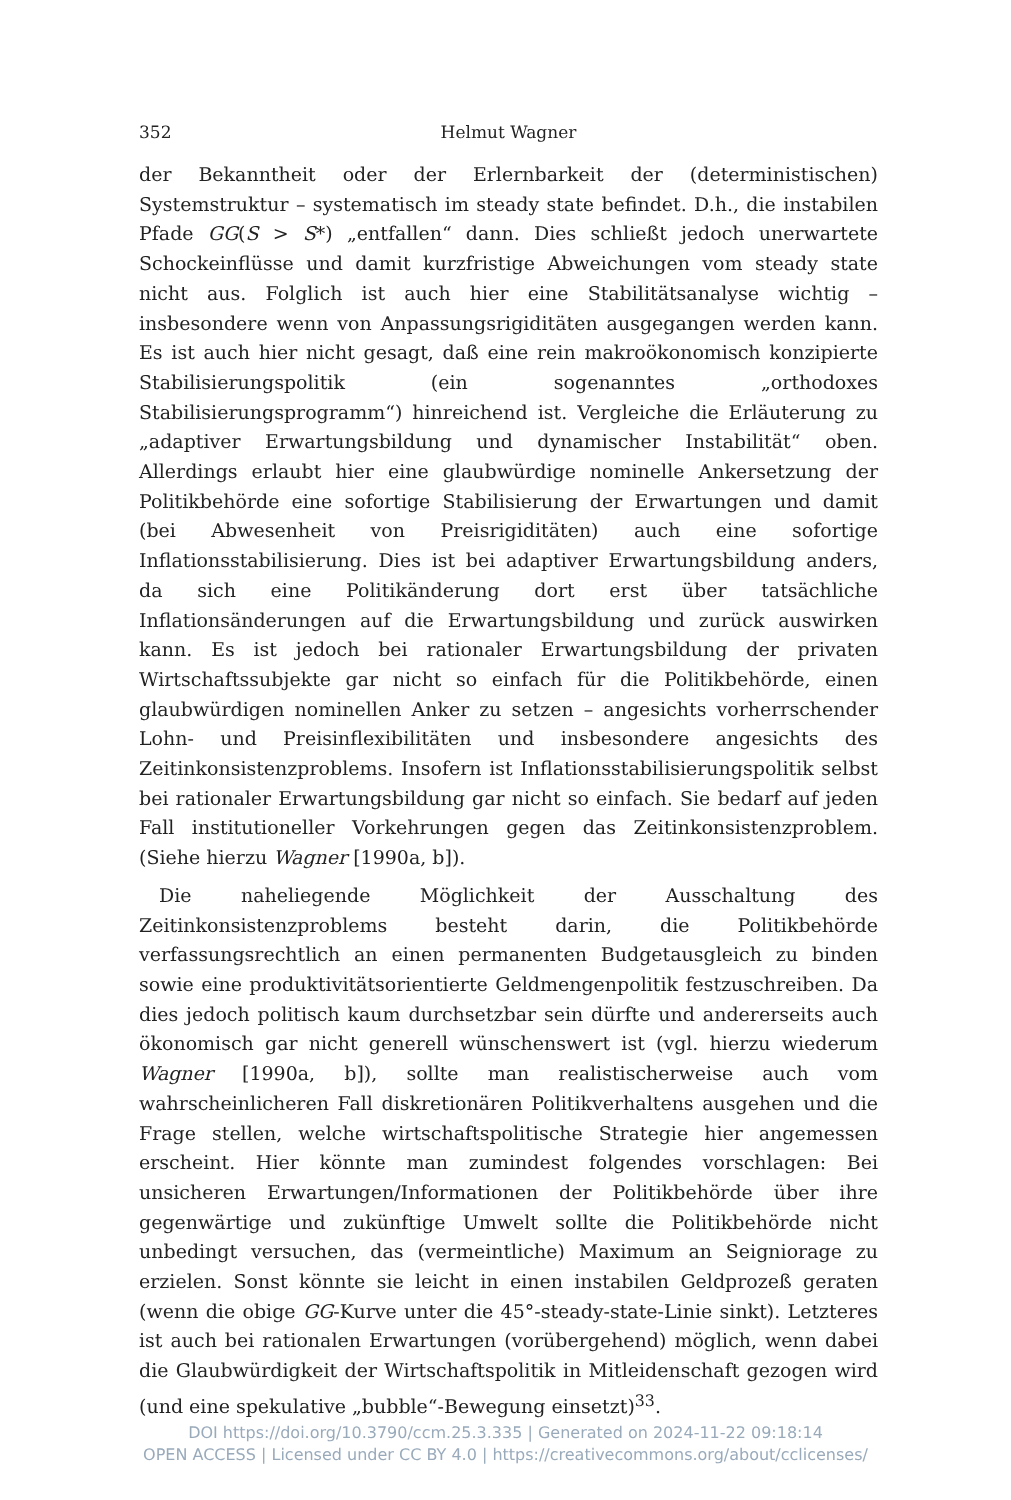352 Helmut Wagner
der Bekanntheit oder der Erlernbarkeit der (deterministischen) Systemstruktur – systematisch im steady state befindet. D.h., die instabilen Pfade GG(S > S*) „entfallen“ dann. Dies schließt jedoch unerwartete Schockeinflüsse und damit kurzfristige Abweichungen vom steady state nicht aus. Folglich ist auch hier eine Stabilitätsanalyse wichtig – insbesondere wenn von Anpassungsrigiditäten ausgegangen werden kann. Es ist auch hier nicht gesagt, daß eine rein makroökonomisch konzipierte Stabilisierungspolitik (ein sogenanntes „orthodoxes Stabilisierungsprogramm“) hinreichend ist. Vergleiche die Erläuterung zu „adaptiver Erwartungsbildung und dynamischer Instabilität“ oben. Allerdings erlaubt hier eine glaubwürdige nominelle Ankersetzung der Politikbehörde eine sofortige Stabilisierung der Erwartungen und damit (bei Abwesenheit von Preisrigiditäten) auch eine sofortige Inflationsstabilisierung. Dies ist bei adaptiver Erwartungsbildung anders, da sich eine Politikänderung dort erst über tatsächliche Inflationsänderungen auf die Erwartungsbildung und zurück auswirken kann. Es ist jedoch bei rationaler Erwartungsbildung der privaten Wirtschaftssubjekte gar nicht so einfach für die Politikbehörde, einen glaubwürdigen nominellen Anker zu setzen – angesichts vorherrschender Lohn- und Preisinflexibilitäten und insbesondere angesichts des Zeitinkonsistenzproblems. Insofern ist Inflationsstabilisierungspolitik selbst bei rationaler Erwartungsbildung gar nicht so einfach. Sie bedarf auf jeden Fall institutioneller Vorkehrungen gegen das Zeitinkonsistenzproblem. (Siehe hierzu Wagner [1990a, b]).
Die naheliegende Möglichkeit der Ausschaltung des Zeitinkonsistenzproblems besteht darin, die Politikbehörde verfassungsrechtlich an einen permanenten Budgetausgleich zu binden sowie eine produktivitätsorientierte Geldmengenpolitik festzuschreiben. Da dies jedoch politisch kaum durchsetzbar sein dürfte und andererseits auch ökonomisch gar nicht generell wünschenswert ist (vgl. hierzu wiederum Wagner [1990a, b]), sollte man realistischerweise auch vom wahrscheinlicheren Fall diskretionären Politikverhaltens ausgehen und die Frage stellen, welche wirtschaftspolitische Strategie hier angemessen erscheint. Hier könnte man zumindest folgendes vorschlagen: Bei unsicheren Erwartungen/Informationen der Politikbehörde über ihre gegenwärtige und zukünftige Umwelt sollte die Politikbehörde nicht unbedingt versuchen, das (vermeintliche) Maximum an Seigniorage zu erzielen. Sonst könnte sie leicht in einen instabilen Geldprozeß geraten (wenn die obige GG-Kurve unter die 45°-steady-state-Linie sinkt). Letzteres ist auch bei rationalen Erwartungen (vorübergehend) möglich, wenn dabei die Glaubwürdigkeit der Wirtschaftspolitik in Mitleidenschaft gezogen wird (und eine spekulative „bubble“-Bewegung einsetzt)<sup>33</sup>.
DOI https://doi.org/10.3790/ccm.25.3.335 | Generated on 2024-11-22 09:18:14
OPEN ACCESS | Licensed under CC BY 4.0 | https://creativecommons.org/about/cclicenses/